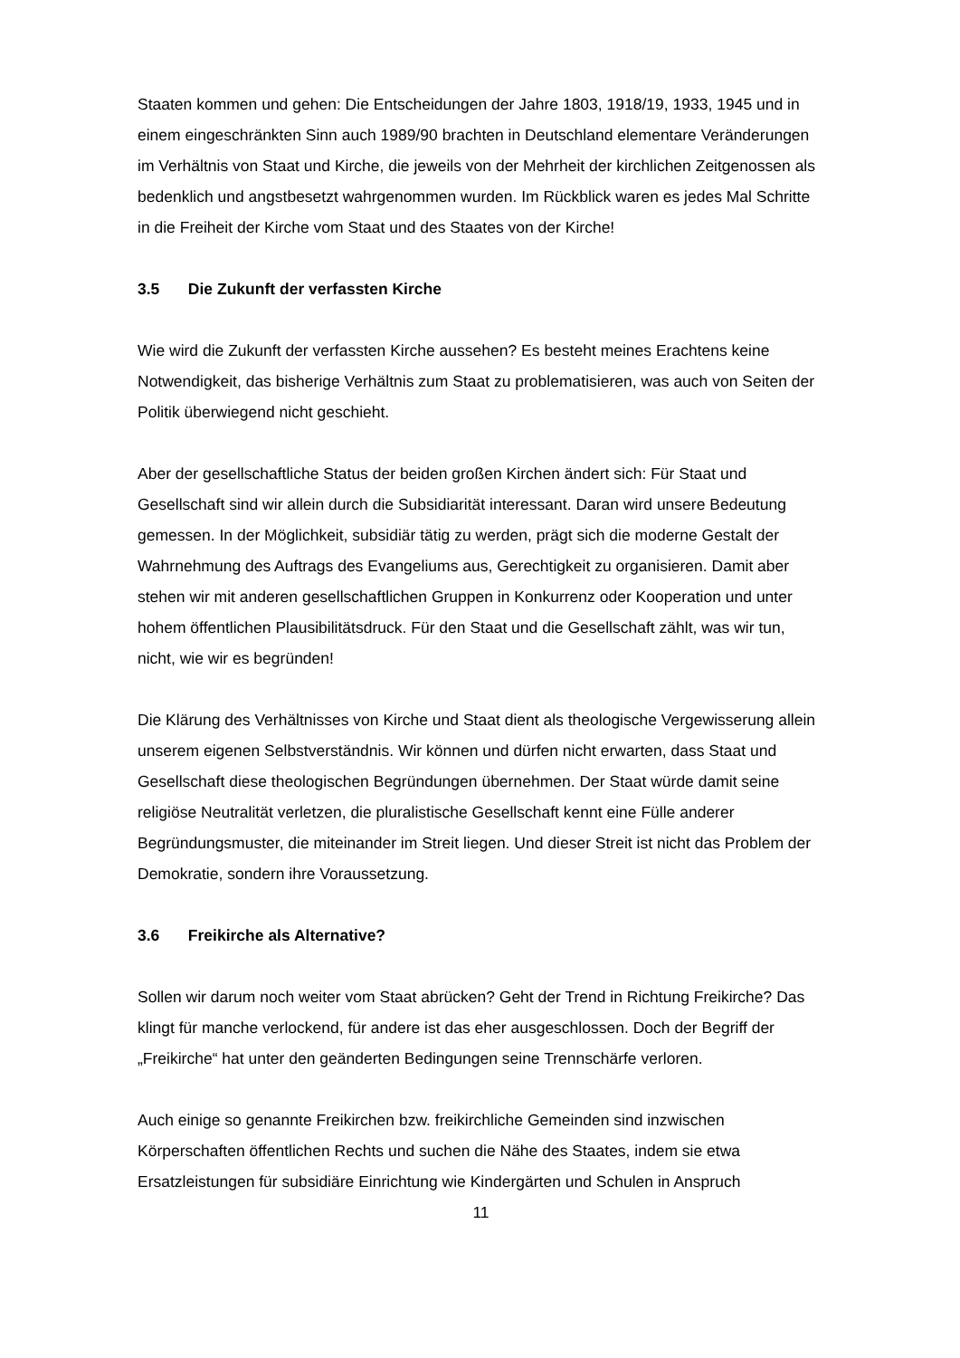Staaten kommen und gehen: Die Entscheidungen der Jahre 1803, 1918/19, 1933, 1945 und in einem eingeschränkten Sinn auch 1989/90 brachten in Deutschland elementare Veränderungen im Verhältnis von Staat und Kirche, die jeweils von der Mehrheit der kirchlichen Zeitgenossen als bedenklich und angstbesetzt wahrgenommen wurden. Im Rückblick waren es jedes Mal Schritte in die Freiheit der Kirche vom Staat und des Staates von der Kirche!
3.5 Die Zukunft der verfassten Kirche
Wie wird die Zukunft der verfassten Kirche aussehen? Es besteht meines Erachtens keine Notwendigkeit, das bisherige Verhältnis zum Staat zu problematisieren, was auch von Seiten der Politik überwiegend nicht geschieht.
Aber der gesellschaftliche Status der beiden großen Kirchen ändert sich: Für Staat und Gesellschaft sind wir allein durch die Subsidiarität interessant. Daran wird unsere Bedeutung gemessen. In der Möglichkeit, subsidiär tätig zu werden, prägt sich die moderne Gestalt der Wahrnehmung des Auftrags des Evangeliums aus, Gerechtigkeit zu organisieren. Damit aber stehen wir mit anderen gesellschaftlichen Gruppen in Konkurrenz oder Kooperation und unter hohem öffentlichen Plausibilitätsdruck. Für den Staat und die Gesellschaft zählt, was wir tun, nicht, wie wir es begründen!
Die Klärung des Verhältnisses von Kirche und Staat dient als theologische Vergewisserung allein unserem eigenen Selbstverständnis. Wir können und dürfen nicht erwarten, dass Staat und Gesellschaft diese theologischen Begründungen übernehmen. Der Staat würde damit seine religiöse Neutralität verletzen, die pluralistische Gesellschaft kennt eine Fülle anderer Begründungsmuster, die miteinander im Streit liegen. Und dieser Streit ist nicht das Problem der Demokratie, sondern ihre Voraussetzung.
3.6 Freikirche als Alternative?
Sollen wir darum noch weiter vom Staat abrücken? Geht der Trend in Richtung Freikirche? Das klingt für manche verlockend, für andere ist das eher ausgeschlossen. Doch der Begriff der „Freikirche“ hat unter den geänderten Bedingungen seine Trennschärfe verloren.
Auch einige so genannte Freikirchen bzw. freikirchliche Gemeinden sind inzwischen Körperschaften öffentlichen Rechts und suchen die Nähe des Staates, indem sie etwa Ersatzleistungen für subsidiäre Einrichtung wie Kindergärten und Schulen in Anspruch
11